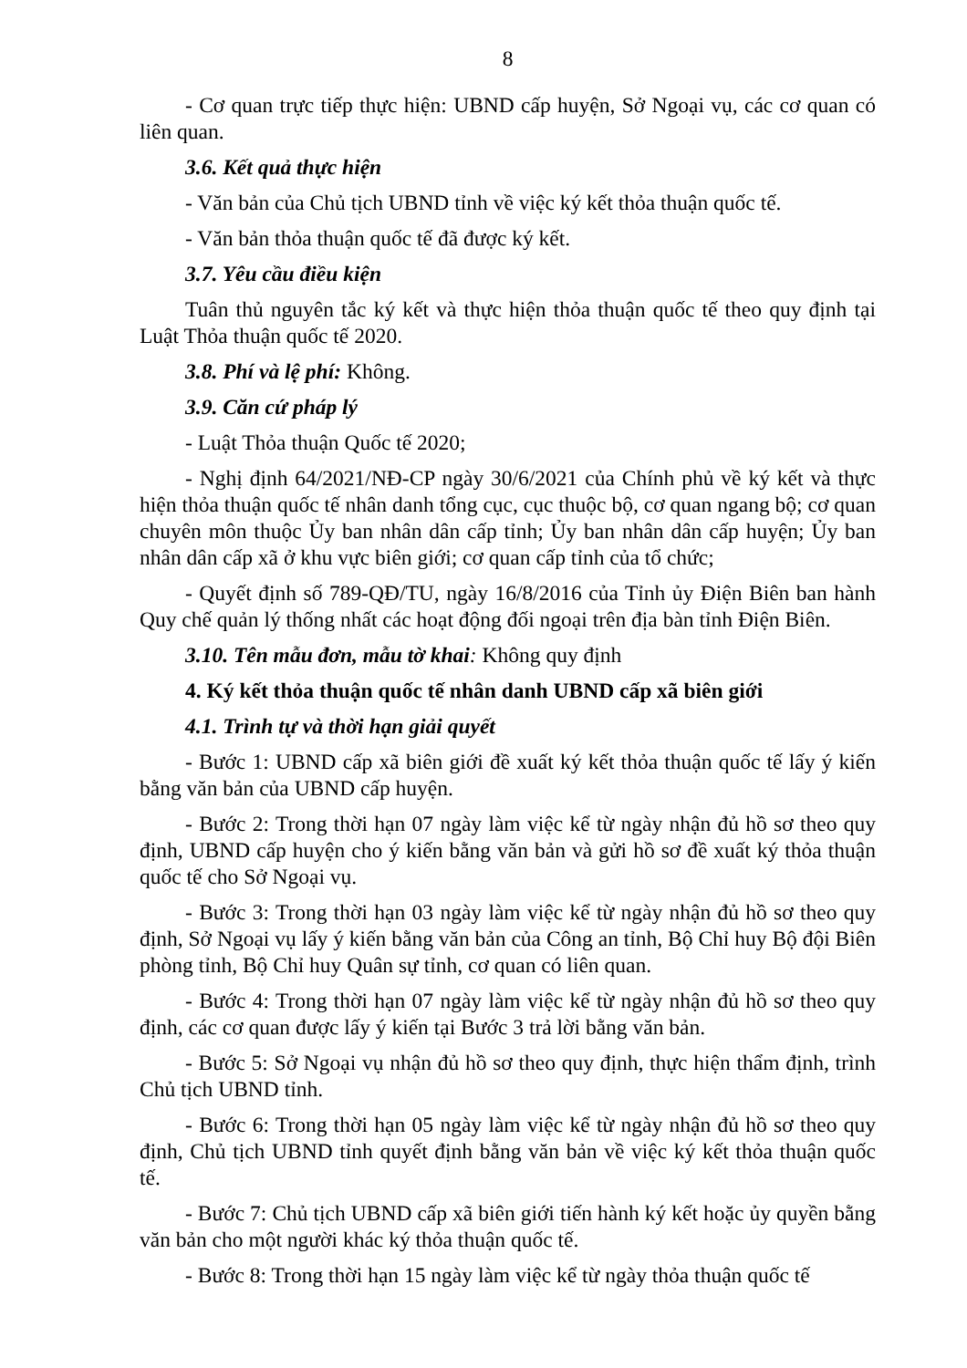8
- Cơ quan trực tiếp thực hiện: UBND cấp huyện, Sở Ngoại vụ, các cơ quan có liên quan.
3.6. Kết quả thực hiện
- Văn bản của Chủ tịch UBND tỉnh về việc ký kết thỏa thuận quốc tế.
- Văn bản thỏa thuận quốc tế đã được ký kết.
3.7. Yêu cầu điều kiện
Tuân thủ nguyên tắc ký kết và thực hiện thỏa thuận quốc tế theo quy định tại Luật Thỏa thuận quốc tế 2020.
3.8. Phí và lệ phí: Không.
3.9. Căn cứ pháp lý
- Luật Thỏa thuận Quốc tế 2020;
- Nghị định 64/2021/NĐ-CP ngày 30/6/2021 của Chính phủ về ký kết và thực hiện thỏa thuận quốc tế nhân danh tổng cục, cục thuộc bộ, cơ quan ngang bộ; cơ quan chuyên môn thuộc Ủy ban nhân dân cấp tỉnh; Ủy ban nhân dân cấp huyện; Ủy ban nhân dân cấp xã ở khu vực biên giới; cơ quan cấp tỉnh của tổ chức;
- Quyết định số 789-QĐ/TU, ngày 16/8/2016 của Tỉnh ủy Điện Biên ban hành Quy chế quản lý thống nhất các hoạt động đối ngoại trên địa bàn tỉnh Điện Biên.
3.10. Tên mẫu đơn, mẫu tờ khai: Không quy định
4. Ký kết thỏa thuận quốc tế nhân danh UBND cấp xã biên giới
4.1. Trình tự và thời hạn giải quyết
- Bước 1: UBND cấp xã biên giới đề xuất ký kết thỏa thuận quốc tế lấy ý kiến bằng văn bản của UBND cấp huyện.
- Bước 2: Trong thời hạn 07 ngày làm việc kể từ ngày nhận đủ hồ sơ theo quy định, UBND cấp huyện cho ý kiến bằng văn bản và gửi hồ sơ đề xuất ký thỏa thuận quốc tế cho Sở Ngoại vụ.
- Bước 3: Trong thời hạn 03 ngày làm việc kể từ ngày nhận đủ hồ sơ theo quy định, Sở Ngoại vụ lấy ý kiến bằng văn bản của Công an tỉnh, Bộ Chỉ huy Bộ đội Biên phòng tỉnh, Bộ Chỉ huy Quân sự tỉnh, cơ quan có liên quan.
- Bước 4: Trong thời hạn 07 ngày làm việc kể từ ngày nhận đủ hồ sơ theo quy định, các cơ quan được lấy ý kiến tại Bước 3 trả lời bằng văn bản.
- Bước 5: Sở Ngoại vụ nhận đủ hồ sơ theo quy định, thực hiện thẩm định, trình Chủ tịch UBND tỉnh.
- Bước 6: Trong thời hạn 05 ngày làm việc kể từ ngày nhận đủ hồ sơ theo quy định, Chủ tịch UBND tỉnh quyết định bằng văn bản về việc ký kết thỏa thuận quốc tế.
- Bước 7: Chủ tịch UBND cấp xã biên giới tiến hành ký kết hoặc ủy quyền bằng văn bản cho một người khác ký thỏa thuận quốc tế.
- Bước 8: Trong thời hạn 15 ngày làm việc kể từ ngày thỏa thuận quốc tế